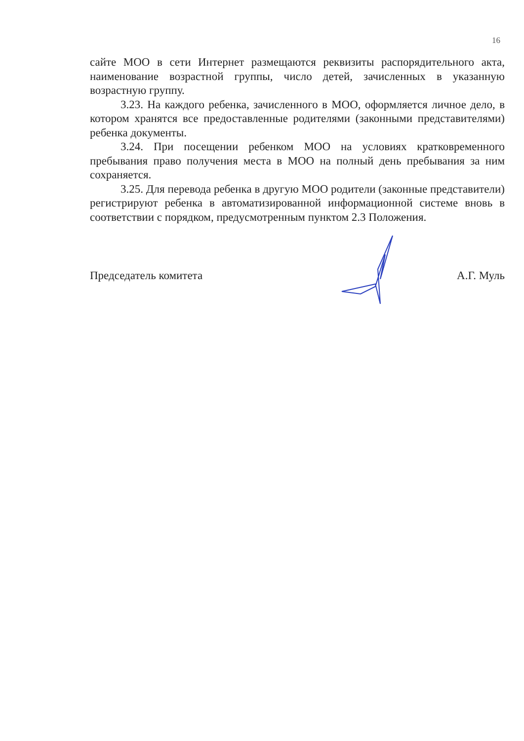16
сайте МОО в сети Интернет размещаются реквизиты распорядительного акта, наименование возрастной группы, число детей, зачисленных в указанную возрастную группу.
3.23. На каждого ребенка, зачисленного в МОО, оформляется личное дело, в котором хранятся все предоставленные родителями (законными представителями) ребенка документы.
3.24. При посещении ребенком МОО на условиях кратковременного пребывания право получения места в МОО на полный день пребывания за ним сохраняется.
3.25. Для перевода ребенка в другую МОО родители (законные представители) регистрируют ребенка в автоматизированной информационной системе вновь в соответствии с порядком, предусмотренным пунктом 2.3 Положения.
Председатель комитета А.Г. Муль